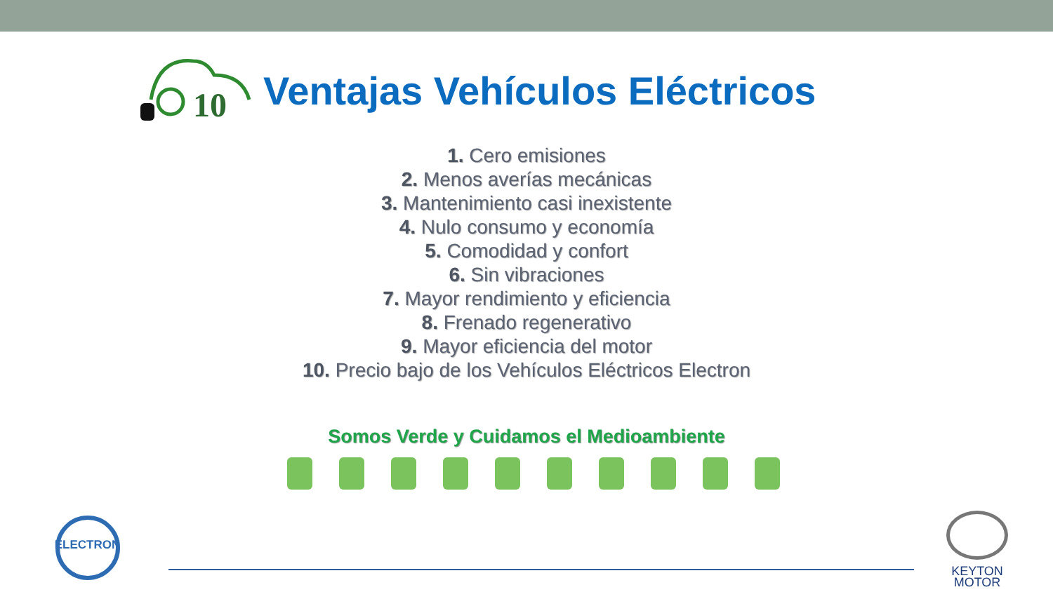10
Ventajas Vehículos Eléctricos
1. Cero emisiones
2. Menos averías mecánicas
3. Mantenimiento casi inexistente
4. Nulo consumo y economía
5. Comodidad y confort
6. Sin vibraciones
7. Mayor rendimiento y eficiencia
8. Frenado regenerativo
9. Mayor eficiencia del motor
10. Precio bajo de los Vehículos Eléctricos Electron
Somos Verde y Cuidamos el Medioambiente
ELECTRON
KEYTON
MOTOR